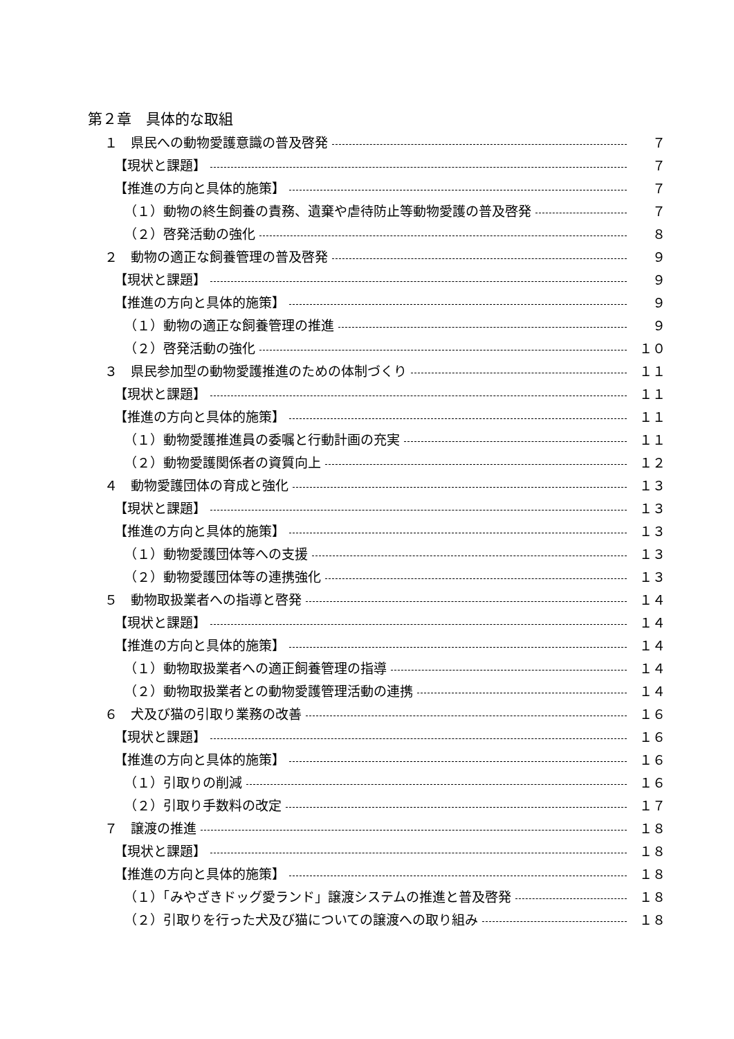第２章　具体的な取組
１　県民への動物愛護意識の普及啓発 ７
【現状と課題】 ７
【推進の方向と具体的施策】 ７
（１）動物の終生飼養の責務、遺棄や虐待防止等動物愛護の普及啓発 ７
（２）啓発活動の強化 ８
２　動物の適正な飼養管理の普及啓発 ９
【現状と課題】 ９
【推進の方向と具体的施策】 ９
（１）動物の適正な飼養管理の推進 ９
（２）啓発活動の強化 １０
３　県民参加型の動物愛護推進のための体制づくり １１
【現状と課題】 １１
【推進の方向と具体的施策】 １１
（１）動物愛護推進員の委嘱と行動計画の充実 １１
（２）動物愛護関係者の資質向上 １２
４　動物愛護団体の育成と強化 １３
【現状と課題】 １３
【推進の方向と具体的施策】 １３
（１）動物愛護団体等への支援 １３
（２）動物愛護団体等の連携強化 １３
５　動物取扱業者への指導と啓発 １４
【現状と課題】 １４
【推進の方向と具体的施策】 １４
（１）動物取扱業者への適正飼養管理の指導 １４
（２）動物取扱業者との動物愛護管理活動の連携 １４
６　犬及び猫の引取り業務の改善 １６
【現状と課題】 １６
【推進の方向と具体的施策】 １６
（１）引取りの削減 １６
（２）引取り手数料の改定 １７
７　譲渡の推進 １８
【現状と課題】 １８
【推進の方向と具体的施策】 １８
（１）「みやざきドッグ愛ランド」譲渡システムの推進と普及啓発 １８
（２）引取りを行った犬及び猫についての譲渡への取り組み １８